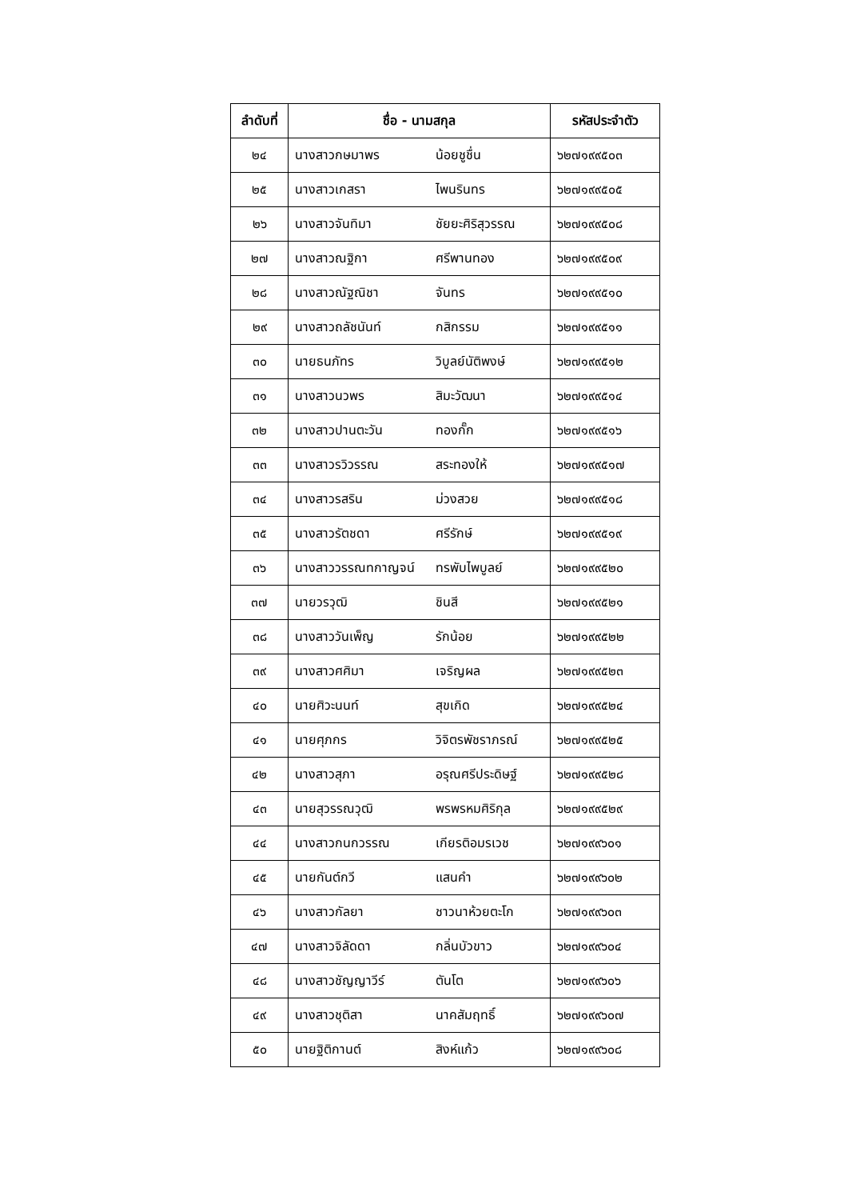| ลำดับที่ | ชื่อ - นามสกุล | | รหัสประจำตัว |
| --- | --- | --- | --- |
| ๒๔ | นางสาวกษมาพร | น้อยชูชื่น | ๖๒๗๑๙๙๕๐๓ |
| ๒๕ | นางสาวเกสรา | ไพนรินทร | ๖๒๗๑๙๙๕๐๕ |
| ๒๖ | นางสาวจันทิมา | ชัยยะศิริสุวรรณ | ๖๒๗๑๙๙๕๐๘ |
| ๒๗ | นางสาวณฐิกา | ศรีพานทอง | ๖๒๗๑๙๙๕๐๙ |
| ๒๘ | นางสาวณัฐณิชา | จันทร | ๖๒๗๑๙๙๕๑๐ |
| ๒๙ | นางสาวถลัชนันท์ | กสิกรรม | ๖๒๗๑๙๙๕๑๑ |
| ๓๐ | นายธนภัทร | วิบูลย์นัติพงษ์ | ๖๒๗๑๙๙๕๑๒ |
| ๓๑ | นางสาวนวพร | สิมะวัฒนา | ๖๒๗๑๙๙๕๑๔ |
| ๓๒ | นางสาวปานตะวัน | ทองกั๊ก | ๖๒๗๑๙๙๕๑๖ |
| ๓๓ | นางสาวรวิวรรณ | สระทองให้ | ๖๒๗๑๙๙๕๑๗ |
| ๓๔ | นางสาวรสริน | ม่วงสวย | ๖๒๗๑๙๙๕๑๘ |
| ๓๕ | นางสาวรัตชดา | ศรีรักษ์ | ๖๒๗๑๙๙๕๑๙ |
| ๓๖ | นางสาววรรณทกาญจน์ | ทรพับไพบูลย์ | ๖๒๗๑๙๙๕๒๐ |
| ๓๗ | นายวรวุฒิ | ชินสี | ๖๒๗๑๙๙๕๒๑ |
| ๓๘ | นางสาววันเพ็ญ | รักน้อย | ๖๒๗๑๙๙๕๒๒ |
| ๓๙ | นางสาวศศิมา | เจริญผล | ๖๒๗๑๙๙๕๒๓ |
| ๔๐ | นายศิวะนนท์ | สุขเกิด | ๖๒๗๑๙๙๕๒๔ |
| ๔๑ | นายศุภกร | วิจิตรพัชราภรณ์ | ๖๒๗๑๙๙๕๒๕ |
| ๔๒ | นางสาวสุภา | อรุณศรีประดิษฐ์ | ๖๒๗๑๙๙๕๒๘ |
| ๔๓ | นายสุวรรณวุฒิ | พรพรหมศิริกุล | ๖๒๗๑๙๙๕๒๙ |
| ๔๔ | นางสาวกนกวรรณ | เกียรติอมรเวช | ๖๒๗๑๙๙๖๐๑ |
| ๔๕ | นายกันต์กวี | แสนคำ | ๖๒๗๑๙๙๖๐๒ |
| ๔๖ | นางสาวกัลยา | ชาวนาห้วยตะโก | ๖๒๗๑๙๙๖๐๓ |
| ๔๗ | นางสาวจิลัดดา | กลิ่นบัวขาว | ๖๒๗๑๙๙๖๐๔ |
| ๔๘ | นางสาวชัญญาวีร์ | ตันโต | ๖๒๗๑๙๙๖๐๖ |
| ๔๙ | นางสาวชุติสา | นาคสัมฤทธิ์ | ๖๒๗๑๙๙๖๐๗ |
| ๕๐ | นายฐิติกานต์ | สิงห์แก้ว | ๖๒๗๑๙๙๖๐๘ |